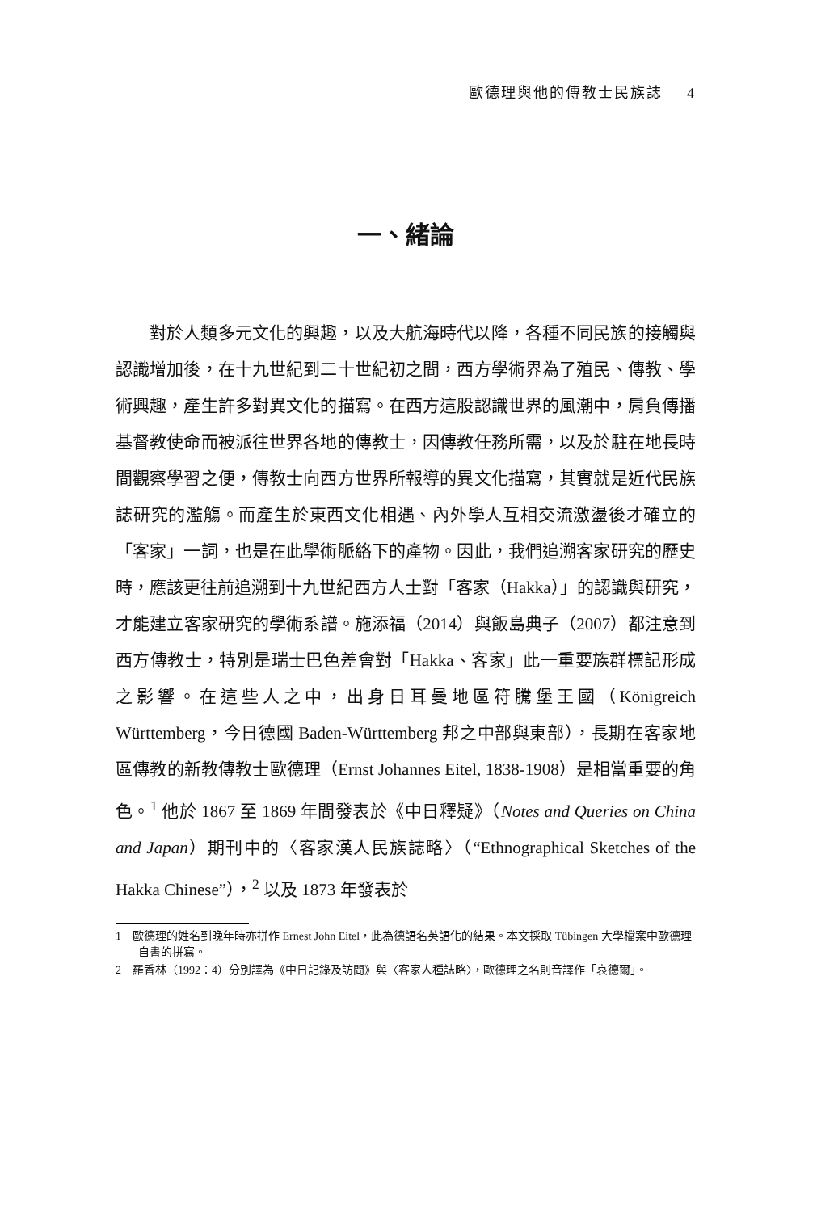歐德理與他的傳教士民族誌 4
一、緒論
對於人類多元文化的興趣，以及大航海時代以降，各種不同民族的接觸與認識增加後，在十九世紀到二十世紀初之間，西方學術界為了殖民、傳教、學術興趣，產生許多對異文化的描寫。在西方這股認識世界的風潮中，肩負傳播基督教使命而被派往世界各地的傳教士，因傳教任務所需，以及於駐在地長時間觀察學習之便，傳教士向西方世界所報導的異文化描寫，其實就是近代民族誌研究的濫觴。而產生於東西文化相遇、內外學人互相交流激盪後才確立的「客家」一詞，也是在此學術脈絡下的產物。因此，我們追溯客家研究的歷史時，應該更往前追溯到十九世紀西方人士對「客家（Hakka）」的認識與研究，才能建立客家研究的學術系譜。施添福（2014）與飯島典子（2007）都注意到西方傳教士，特別是瑞士巴色差會對「Hakka、客家」此一重要族群標記形成之影響。在這些人之中，出身日耳曼地區符騰堡王國（Königreich Württemberg，今日德國 Baden-Württemberg 邦之中部與東部），長期在客家地區傳教的新教傳教士歐德理（Ernst Johannes Eitel, 1838-1908）是相當重要的角色。<sup>1</sup> 他於 1867 至 1869 年間發表於《中日釋疑》（Notes and Queries on China and Japan）期刊中的〈客家漢人民族誌略〉（“Ethnographical Sketches of the Hakka Chinese”），<sup>2</sup> 以及 1873 年發表於
1 歐德理的姓名到晚年時亦拼作 Ernest John Eitel，此為德語名英語化的結果。本文採取 Tübingen 大學檔案中歐德理自書的拼寫。
2 羅香林（1992：4）分別譯為《中日記錄及訪問》與〈客家人種誌略〉，歐德理之名則音譯作「哀德爾」。